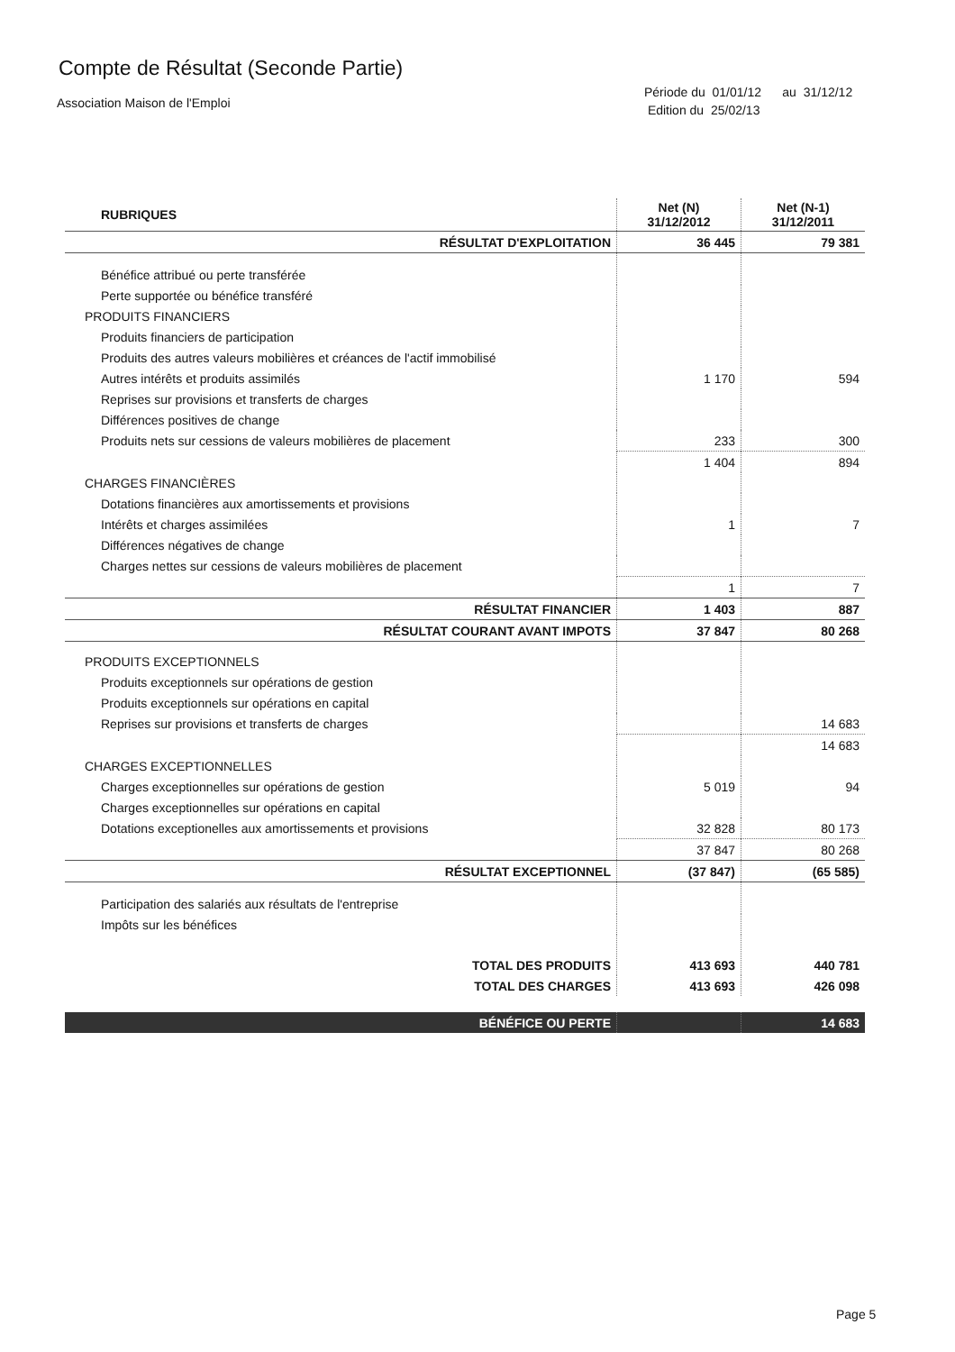Compte de Résultat (Seconde Partie)
Association Maison de l'Emploi
Période du 01/01/12 au 31/12/12
Edition du 25/02/13
| RUBRIQUES | Net (N) 31/12/2012 | Net (N-1) 31/12/2011 |
| --- | --- | --- |
| RÉSULTAT D'EXPLOITATION | 36 445 | 79 381 |
| Bénéfice attribué ou perte transférée | | |
| Perte supportée ou bénéfice transféré | | |
| PRODUITS FINANCIERS | | |
| Produits financiers de participation | | |
| Produits des autres valeurs mobilières et créances de l'actif immobilisé | | |
| Autres intérêts et produits assimilés | 1 170 | 594 |
| Reprises sur provisions et transferts de charges | | |
| Différences positives de change | | |
| Produits nets sur cessions de valeurs mobilières de placement | 233 | 300 |
| | 1 404 | 894 |
| CHARGES FINANCIÈRES | | |
| Dotations financières aux amortissements et provisions | | |
| Intérêts et charges assimilées | 1 | 7 |
| Différences négatives de change | | |
| Charges nettes sur cessions de valeurs mobilières de placement | | |
| | 1 | 7 |
| RÉSULTAT FINANCIER | 1 403 | 887 |
| RÉSULTAT COURANT AVANT IMPOTS | 37 847 | 80 268 |
| PRODUITS EXCEPTIONNELS | | |
| Produits exceptionnels sur opérations de gestion | | |
| Produits exceptionnels sur opérations en capital | | |
| Reprises sur provisions et transferts de charges | | 14 683 |
| | | 14 683 |
| CHARGES EXCEPTIONNELLES | | |
| Charges exceptionnelles sur opérations de gestion | 5 019 | 94 |
| Charges exceptionnelles sur opérations en capital | | |
| Dotations exceptionelles aux amortissements et provisions | 32 828 | 80 173 |
| | 37 847 | 80 268 |
| RÉSULTAT EXCEPTIONNEL | (37 847) | (65 585) |
| Participation des salariés aux résultats de l'entreprise | | |
| Impôts sur les bénéfices | | |
| TOTAL DES PRODUITS | 413 693 | 440 781 |
| TOTAL DES CHARGES | 413 693 | 426 098 |
| BÉNÉFICE OU PERTE | | 14 683 |
Page 5